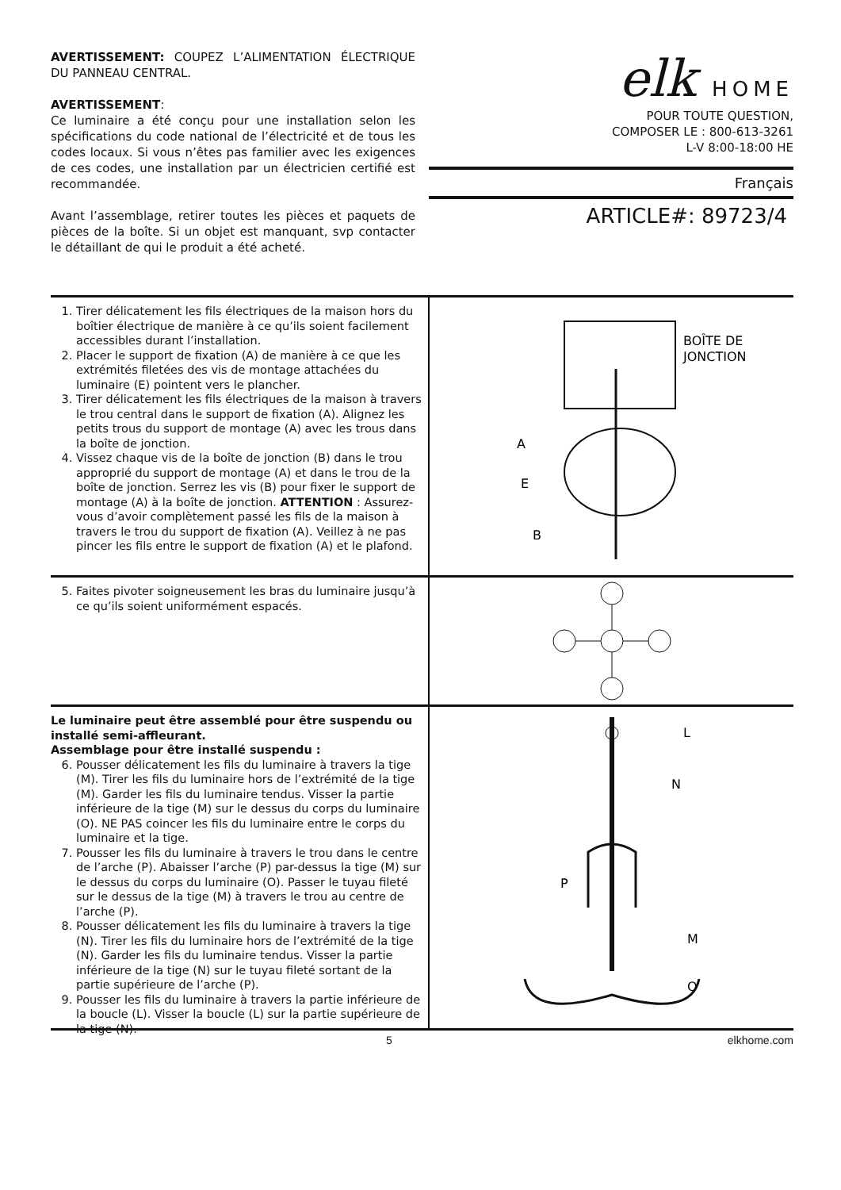AVERTISSEMENT: COUPEZ L’ALIMENTATION ÉLECTRIQUE DU PANNEAU CENTRAL.
AVERTISSEMENT:
Ce luminaire a été conçu pour une installation selon les spécifications du code national de l’électricité et de tous les codes locaux. Si vous n’êtes pas familier avec les exigences de ces codes, une installation par un électricien certifié est recommandée.
Avant l’assemblage, retirer toutes les pièces et paquets de pièces de la boîte. Si un objet est manquant, svp contacter le détaillant de qui le produit a été acheté.
elk HOME
POUR TOUTE QUESTION,
COMPOSER LE : 800-613-3261
L-V 8:00-18:00 HE
Français
ARTICLE#: 89723/4
1. Tirer délicatement les fils électriques de la maison hors du boîtier électrique de manière à ce qu’ils soient facilement accessibles durant l’installation.
2. Placer le support de fixation (A) de manière à ce que les extrémités filetées des vis de montage attachées du luminaire (E) pointent vers le plancher.
3. Tirer délicatement les fils électriques de la maison à travers le trou central dans le support de fixation (A). Alignez les petits trous du support de montage (A) avec les trous dans la boîte de jonction.
4. Vissez chaque vis de la boîte de jonction (B) dans le trou approprié du support de montage (A) et dans le trou de la boîte de jonction. Serrez les vis (B) pour fixer le support de montage (A) à la boîte de jonction. ATTENTION : Assurez-vous d’avoir complètement passé les fils de la maison à travers le trou du support de fixation (A). Veillez à ne pas pincer les fils entre le support de fixation (A) et le plafond.
BOÎTE DE
JONCTION
A
E
B
5. Faites pivoter soigneusement les bras du luminaire jusqu’à ce qu’ils soient uniformément espacés.
Le luminaire peut être assemblé pour être suspendu ou installé semi-affleurant.
Assemblage pour être installé suspendu :
6. Pousser délicatement les fils du luminaire à travers la tige (M). Tirer les fils du luminaire hors de l’extrémité de la tige (M). Garder les fils du luminaire tendus. Visser la partie inférieure de la tige (M) sur le dessus du corps du luminaire (O). NE PAS coincer les fils du luminaire entre le corps du luminaire et la tige.
7. Pousser les fils du luminaire à travers le trou dans le centre de l’arche (P). Abaisser l’arche (P) par-dessus la tige (M) sur le dessus du corps du luminaire (O). Passer le tuyau fileté sur le dessus de la tige (M) à travers le trou au centre de l’arche (P).
8. Pousser délicatement les fils du luminaire à travers la tige (N). Tirer les fils du luminaire hors de l’extrémité de la tige (N). Garder les fils du luminaire tendus. Visser la partie inférieure de la tige (N) sur le tuyau fileté sortant de la partie supérieure de l’arche (P).
9. Pousser les fils du luminaire à travers la partie inférieure de la boucle (L). Visser la boucle (L) sur la partie supérieure de la tige (N).
L
N
P
M
O
5 elkhome.com